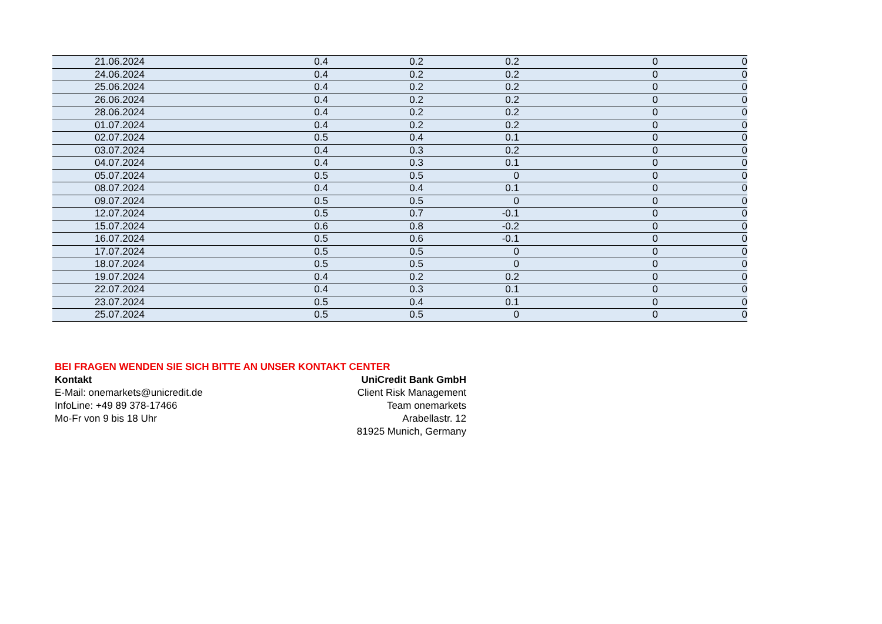| 21.06.2024 | 0.4 | 0.2 | 0.2 | 0 | 0 |
| 24.06.2024 | 0.4 | 0.2 | 0.2 | 0 | 0 |
| 25.06.2024 | 0.4 | 0.2 | 0.2 | 0 | 0 |
| 26.06.2024 | 0.4 | 0.2 | 0.2 | 0 | 0 |
| 28.06.2024 | 0.4 | 0.2 | 0.2 | 0 | 0 |
| 01.07.2024 | 0.4 | 0.2 | 0.2 | 0 | 0 |
| 02.07.2024 | 0.5 | 0.4 | 0.1 | 0 | 0 |
| 03.07.2024 | 0.4 | 0.3 | 0.2 | 0 | 0 |
| 04.07.2024 | 0.4 | 0.3 | 0.1 | 0 | 0 |
| 05.07.2024 | 0.5 | 0.5 | 0 | 0 | 0 |
| 08.07.2024 | 0.4 | 0.4 | 0.1 | 0 | 0 |
| 09.07.2024 | 0.5 | 0.5 | 0 | 0 | 0 |
| 12.07.2024 | 0.5 | 0.7 | -0.1 | 0 | 0 |
| 15.07.2024 | 0.6 | 0.8 | -0.2 | 0 | 0 |
| 16.07.2024 | 0.5 | 0.6 | -0.1 | 0 | 0 |
| 17.07.2024 | 0.5 | 0.5 | 0 | 0 | 0 |
| 18.07.2024 | 0.5 | 0.5 | 0 | 0 | 0 |
| 19.07.2024 | 0.4 | 0.2 | 0.2 | 0 | 0 |
| 22.07.2024 | 0.4 | 0.3 | 0.1 | 0 | 0 |
| 23.07.2024 | 0.5 | 0.4 | 0.1 | 0 | 0 |
| 25.07.2024 | 0.5 | 0.5 | 0 | 0 | 0 |
BEI FRAGEN WENDEN SIE SICH BITTE AN UNSER KONTAKT CENTER
Kontakt
E-Mail: onemarkets@unicredit.de
InfoLine: +49 89 378-17466
Mo-Fr von 9 bis 18 Uhr
UniCredit Bank GmbH
Client Risk Management
Team onemarkets
Arabellastr. 12
81925 Munich, Germany